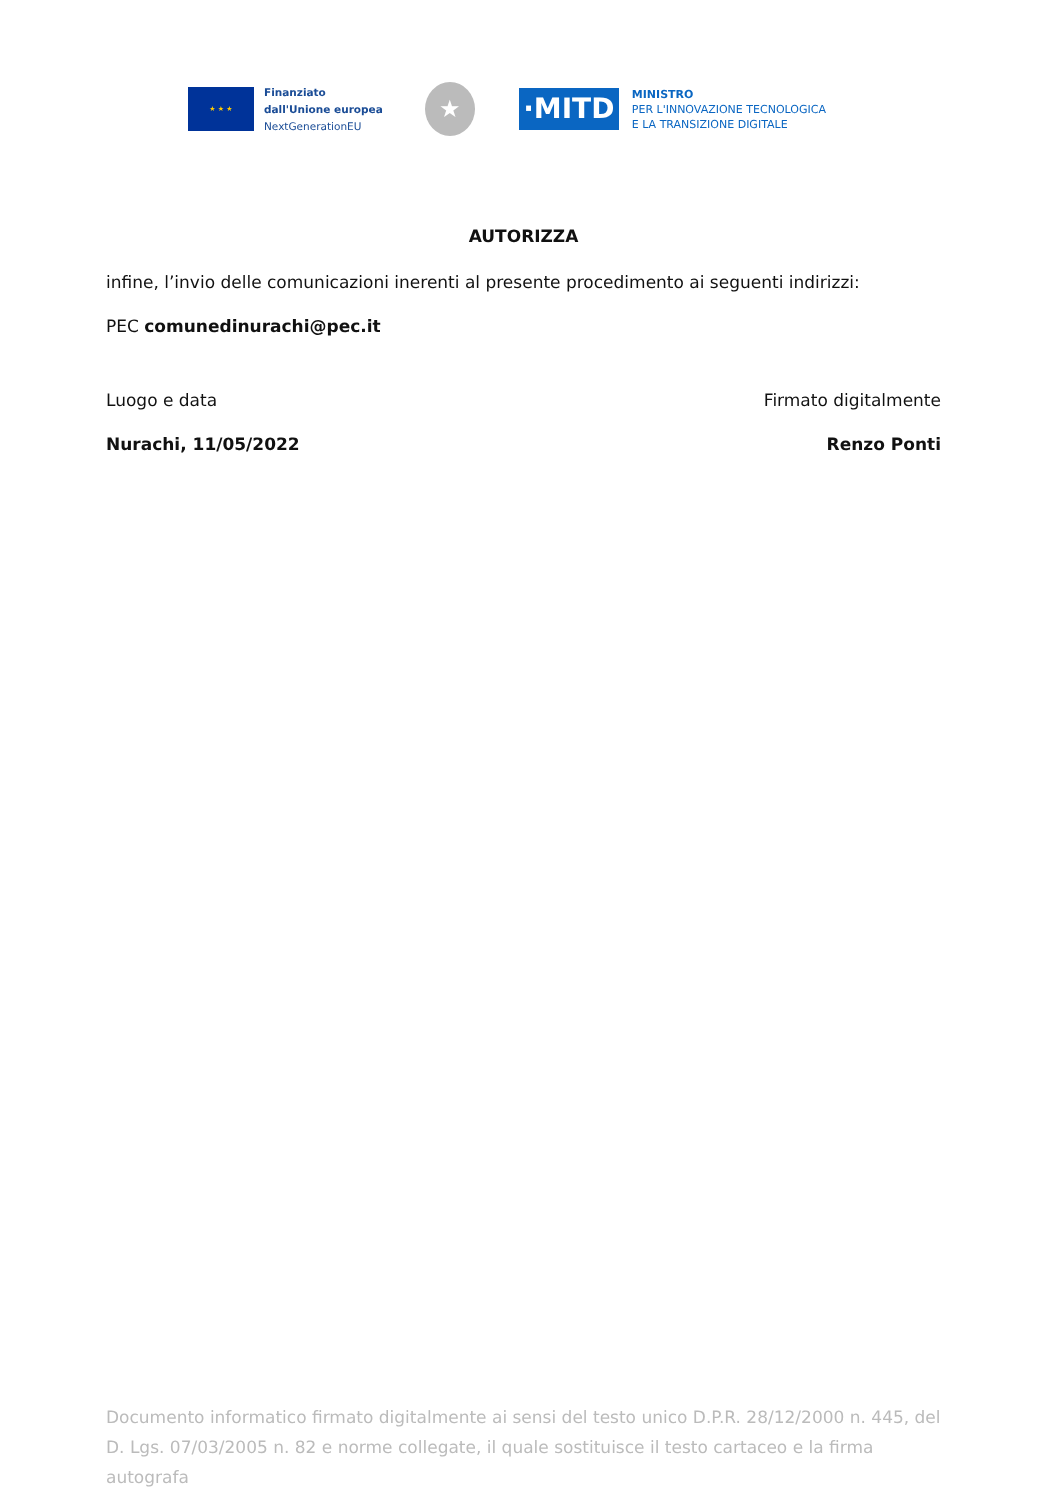★ ★ ★
Finanziato
dall'Unione europea
NextGenerationEU
★
·MITD
MINISTRO
PER L'INNOVAZIONE TECNOLOGICA
E LA TRANSIZIONE DIGITALE
AUTORIZZA
infine, l’invio delle comunicazioni inerenti al presente procedimento ai seguenti indirizzi:
PEC comunedinurachi@pec.it
Luogo e data
Nurachi, 11/05/2022
Firmato digitalmente
Renzo Ponti
Documento informatico firmato digitalmente ai sensi del testo unico D.P.R. 28/12/2000 n. 445, del D. Lgs. 07/03/2005 n. 82 e norme collegate, il quale sostituisce il testo cartaceo e la firma autografa